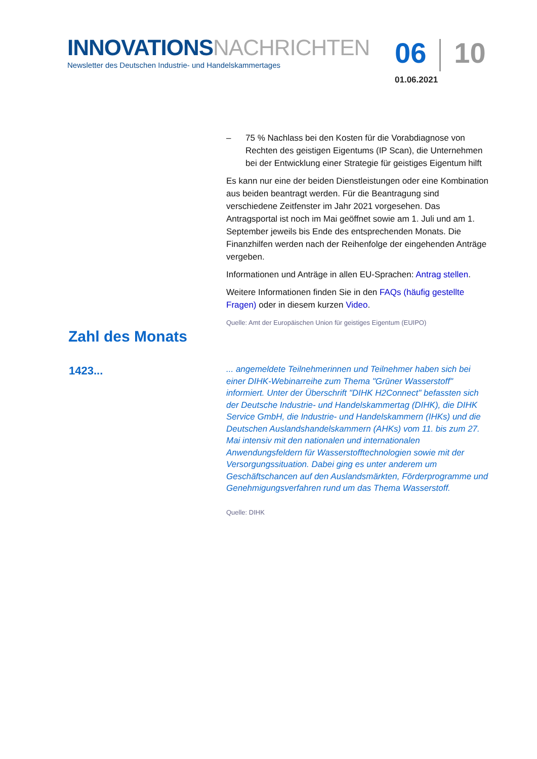INNOVATIONSNACHRICHTEN
Newsletter des Deutschen Industrie- und Handelskammertages
06 10
01.06.2021
– 75 % Nachlass bei den Kosten für die Vorabdiagnose von Rechten des geistigen Eigentums (IP Scan), die Unternehmen bei der Entwicklung einer Strategie für geistiges Eigentum hilft
Es kann nur eine der beiden Dienstleistungen oder eine Kombination aus beiden beantragt werden. Für die Beantragung sind verschiedene Zeitfenster im Jahr 2021 vorgesehen. Das Antragsportal ist noch im Mai geöffnet sowie am 1. Juli und am 1. September jeweils bis Ende des entsprechenden Monats. Die Finanzhilfen werden nach der Reihenfolge der eingehenden Anträge vergeben.
Informationen und Anträge in allen EU-Sprachen: Antrag stellen.
Weitere Informationen finden Sie in den FAQs (häufig gestellte Fragen) oder in diesem kurzen Video.
Quelle: Amt der Europäischen Union für geistiges Eigentum (EUIPO)
Zahl des Monats
1423...
... angemeldete Teilnehmerinnen und Teilnehmer haben sich bei einer DIHK-Webinarreihe zum Thema "Grüner Wasserstoff" informiert. Unter der Überschrift "DIHK H2Connect" befassten sich der Deutsche Industrie- und Handelskammertag (DIHK), die DIHK Service GmbH, die Industrie- und Handelskammern (IHKs) und die Deutschen Auslandshandelskammern (AHKs) vom 11. bis zum 27. Mai intensiv mit den nationalen und internationalen Anwendungsfeldern für Wasserstofftechnologien sowie mit der Versorgungssituation. Dabei ging es unter anderem um Geschäftschancen auf den Auslandsmärkten, Förderprogramme und Genehmigungsverfahren rund um das Thema Wasserstoff.
Quelle: DIHK